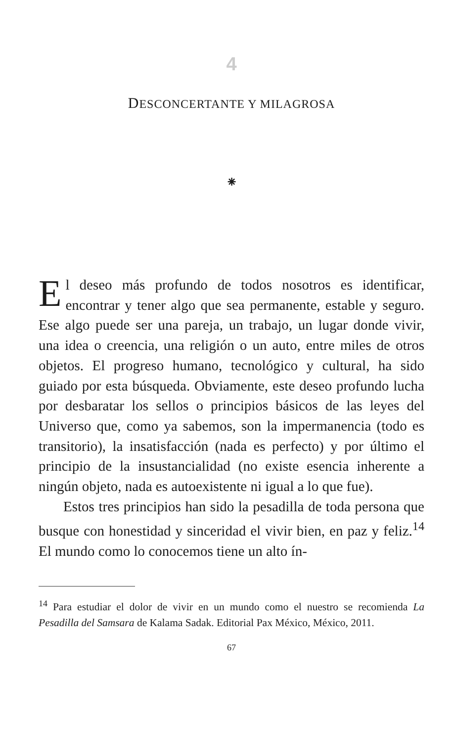4
DESCONCERTANTE Y MILAGROSA
⁕
El deseo más profundo de todos nosotros es identificar, encontrar y tener algo que sea permanente, estable y seguro. Ese algo puede ser una pareja, un trabajo, un lugar donde vivir, una idea o creencia, una religión o un auto, entre miles de otros objetos. El progreso humano, tecnológico y cultural, ha sido guiado por esta búsqueda. Obviamente, este deseo profundo lucha por desbaratar los sellos o principios básicos de las leyes del Universo que, como ya sabemos, son la impermanencia (todo es transitorio), la insatisfacción (nada es perfecto) y por último el principio de la insustancialidad (no existe esencia inherente a ningún objeto, nada es autoexistente ni igual a lo que fue).
Estos tres principios han sido la pesadilla de toda persona que busque con honestidad y sinceridad el vivir bien, en paz y feliz.<sup>14</sup> El mundo como lo conocemos tiene un alto ín-
<sup>14</sup> Para estudiar el dolor de vivir en un mundo como el nuestro se recomienda La Pesadilla del Samsara de Kalama Sadak. Editorial Pax México, México, 2011.
67